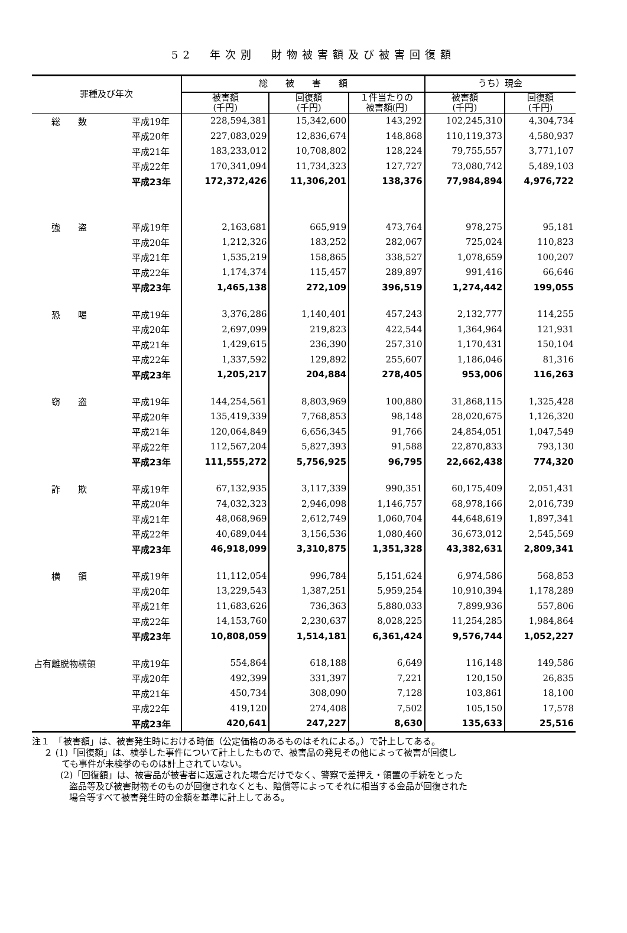52　年次別　財物被害額及び被害回復額
| 罪種及び年次 | | 総 被 害 額 | | | うち）現金 | |
| --- | --- | --- | --- | --- | --- | --- |
| | | 被害額 (千円) | 回復額 (千円) | １件当たりの 被害額(円) | 被害額 (千円) | 回復額 (千円) |
| 総 数 | 平成19年 | 228,594,381 | 15,342,600 | 143,292 | 102,245,310 | 4,304,734 |
| | 平成20年 | 227,083,029 | 12,836,674 | 148,868 | 110,119,373 | 4,580,937 |
| | 平成21年 | 183,233,012 | 10,708,802 | 128,224 | 79,755,557 | 3,771,107 |
| | 平成22年 | 170,341,094 | 11,734,323 | 127,727 | 73,080,742 | 5,489,103 |
| | 平成23年 | 172,372,426 | 11,306,201 | 138,376 | 77,984,894 | 4,976,722 |
| 強 盗 | 平成19年 | 2,163,681 | 665,919 | 473,764 | 978,275 | 95,181 |
| | 平成20年 | 1,212,326 | 183,252 | 282,067 | 725,024 | 110,823 |
| | 平成21年 | 1,535,219 | 158,865 | 338,527 | 1,078,659 | 100,207 |
| | 平成22年 | 1,174,374 | 115,457 | 289,897 | 991,416 | 66,646 |
| | 平成23年 | 1,465,138 | 272,109 | 396,519 | 1,274,442 | 199,055 |
| 恐 喝 | 平成19年 | 3,376,286 | 1,140,401 | 457,243 | 2,132,777 | 114,255 |
| | 平成20年 | 2,697,099 | 219,823 | 422,544 | 1,364,964 | 121,931 |
| | 平成21年 | 1,429,615 | 236,390 | 257,310 | 1,170,431 | 150,104 |
| | 平成22年 | 1,337,592 | 129,892 | 255,607 | 1,186,046 | 81,316 |
| | 平成23年 | 1,205,217 | 204,884 | 278,405 | 953,006 | 116,263 |
| 窃 盗 | 平成19年 | 144,254,561 | 8,803,969 | 100,880 | 31,868,115 | 1,325,428 |
| | 平成20年 | 135,419,339 | 7,768,853 | 98,148 | 28,020,675 | 1,126,320 |
| | 平成21年 | 120,064,849 | 6,656,345 | 91,766 | 24,854,051 | 1,047,549 |
| | 平成22年 | 112,567,204 | 5,827,393 | 91,588 | 22,870,833 | 793,130 |
| | 平成23年 | 111,555,272 | 5,756,925 | 96,795 | 22,662,438 | 774,320 |
| 詐 欺 | 平成19年 | 67,132,935 | 3,117,339 | 990,351 | 60,175,409 | 2,051,431 |
| | 平成20年 | 74,032,323 | 2,946,098 | 1,146,757 | 68,978,166 | 2,016,739 |
| | 平成21年 | 48,068,969 | 2,612,749 | 1,060,704 | 44,648,619 | 1,897,341 |
| | 平成22年 | 40,689,044 | 3,156,536 | 1,080,460 | 36,673,012 | 2,545,569 |
| | 平成23年 | 46,918,099 | 3,310,875 | 1,351,328 | 43,382,631 | 2,809,341 |
| 横 領 | 平成19年 | 11,112,054 | 996,784 | 5,151,624 | 6,974,586 | 568,853 |
| | 平成20年 | 13,229,543 | 1,387,251 | 5,959,254 | 10,910,394 | 1,178,289 |
| | 平成21年 | 11,683,626 | 736,363 | 5,880,033 | 7,899,936 | 557,806 |
| | 平成22年 | 14,153,760 | 2,230,637 | 8,028,225 | 11,254,285 | 1,984,864 |
| | 平成23年 | 10,808,059 | 1,514,181 | 6,361,424 | 9,576,744 | 1,052,227 |
| 占有離脱物横領 | 平成19年 | 554,864 | 618,188 | 6,649 | 116,148 | 149,586 |
| | 平成20年 | 492,399 | 331,397 | 7,221 | 120,150 | 26,835 |
| | 平成21年 | 450,734 | 308,090 | 7,128 | 103,861 | 18,100 |
| | 平成22年 | 419,120 | 274,408 | 7,502 | 105,150 | 17,578 |
| | 平成23年 | 420,641 | 247,227 | 8,630 | 135,633 | 25,516 |
注１　「被害額」は、被害発生時における時価（公定価格のあるものはそれによる。）で計上してある。
２ (1)「回復額」は、検挙した事件について計上したもので、被害品の発見その他によって被害が回復し
　　ても事件が未検挙のものは計上されていない。
(2)「回復額」は、被害品が被害者に返還された場合だけでなく、警察で差押え・領置の手続をとった
　盗品等及び被害財物そのものが回復されなくとも、賠償等によってそれに相当する金品が回復された
　場合等すべて被害発生時の金額を基準に計上してある。